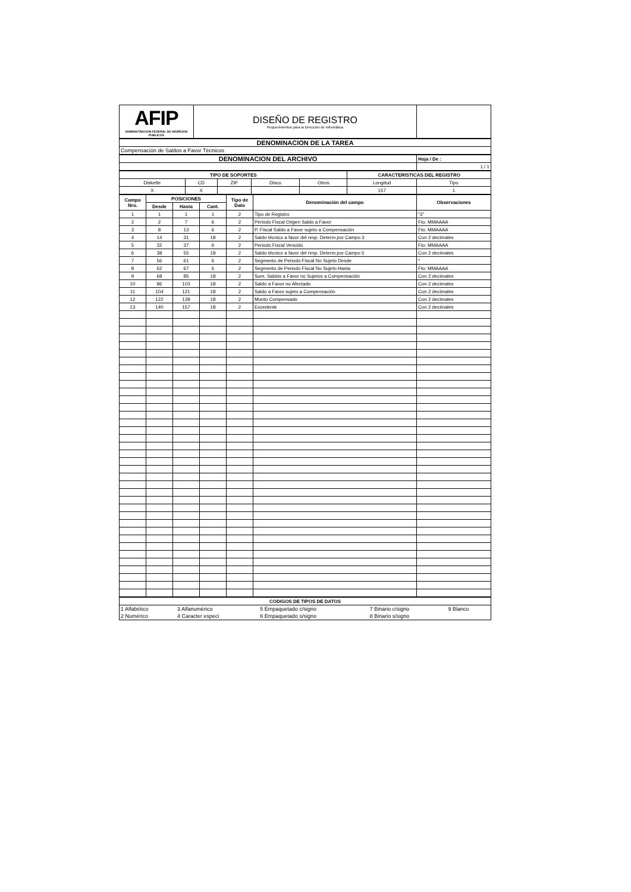| AFIP ADMINISTRACION FEDERAL DE INGRESOS PUBLICOS | DISEÑO DE REGISTRO Requerimientos para la Dirección de Informática | |
| DENOMINACION DE LA TAREA |
| --- |
| Compensación de Saldos a Favor Técnicos |
| DENOMINACION DEL ARCHIVO | Hoja / De : |
| --- | --- |
| | 1 / 1 |
| TIPO DE SOPORTES | | | | | CARACTERISTICAS DEL REGISTRO | |
| --- | --- | --- | --- | --- | --- | --- |
| Diskette | CD | ZIP | Disco | Otros | Longitud | Tipo |
| X | X | | | | 157 | 1 |
| Campo Nro. | POSICIONES | | | Tipo de Dato | Denominación del campo | Observaciones |
| --- | --- | --- | --- | --- | --- | --- |
| | Desde | Hasta | Cant. | | | |
| 1 | 1 | 1 | 1 | 2 | Tipo de Registro | "3" |
| 2 | 2 | 7 | 6 | 2 | Periodo Fiscal Origen Saldo a Favor | Fto: MMAAAA |
| 3 | 8 | 13 | 6 | 2 | P. Fiscal Saldo a Favor sujeto a Compensación | Fto: MMAAAA |
| 4 | 14 | 31 | 18 | 2 | Saldo técnico a favor del resp. Determ.por Campo 3 | Con 2 decimales |
| 5 | 32 | 37 | 6 | 2 | Periodo Fiscal Vencido | Fto: MMAAAA |
| 6 | 38 | 55 | 18 | 2 | Saldo técnico a favor del resp. Determ.por Campo 5 | Con 2 decimales |
| 7 | 56 | 61 | 6 | 2 | Segmento de Periodo Fiscal No Sujeto Desde | * |
| 8 | 62 | 67 | 6 | 2 | Segmento de Periodo Fiscal No Sujeto Hasta | Fto: MMAAAA |
| 9 | 68 | 85 | 18 | 2 | Sum. Saldos a Favor no Sujetos a Compensación | Con 2 decimales |
| 10 | 86 | 103 | 18 | 2 | Saldo a Favor no Afectado | Con 2 decimales |
| 11 | 104 | 121 | 18 | 2 | Saldo a Favor sujeto a Compensación | Con 2 decimales |
| 12 | 122 | 139 | 18 | 2 | Monto Compensado | Con 2 decimales |
| 13 | 140 | 157 | 18 | 2 | Excedente | Con 2 decimales |
| CODIGOS DE TIPOS DE DATOS | | | | |
| --- | --- | --- | --- | --- |
| 1 Alfabético | 3 Alfanumérico | 5 Empaquetado c/signo | 7 Binario c/signo | 9 Blanco |
| 2 Numérico | 4 Caracter especi | 6 Empaquetado s/signo | 8 Binario s/signo | |